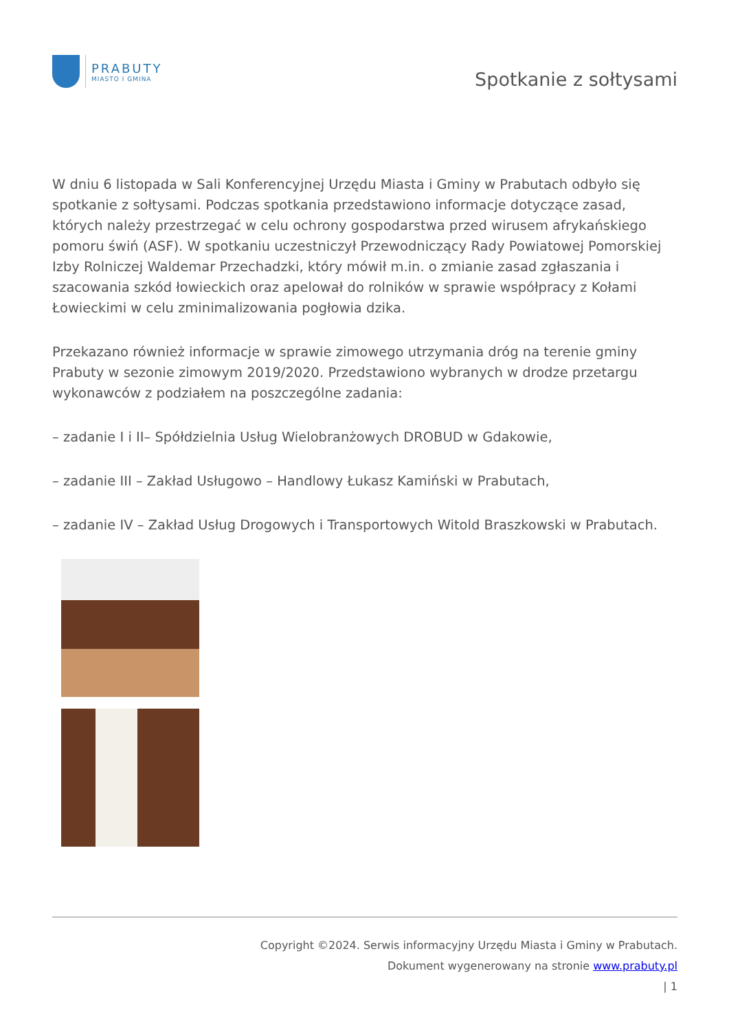PRABUTY
MIASTO I GMINA
Spotkanie z sołtysami
W dniu 6 listopada w Sali Konferencyjnej Urzędu Miasta i Gminy w Prabutach odbyło się spotkanie z sołtysami. Podczas spotkania przedstawiono informacje dotyczące zasad, których należy przestrzegać w celu ochrony gospodarstwa przed wirusem afrykańskiego pomoru świń (ASF). W spotkaniu uczestniczył Przewodniczący Rady Powiatowej Pomorskiej Izby Rolniczej Waldemar Przechadzki, który mówił m.in. o zmianie zasad zgłaszania i szacowania szkód łowieckich oraz apelował do rolników w sprawie współpracy z Kołami Łowieckimi w celu zminimalizowania pogłowia dzika.
Przekazano również informacje w sprawie zimowego utrzymania dróg na terenie gminy Prabuty w sezonie zimowym 2019/2020. Przedstawiono wybranych w drodze przetargu wykonawców z podziałem na poszczególne zadania:
– zadanie I i II– Spółdzielnia Usług Wielobranżowych DROBUD w Gdakowie,
– zadanie III – Zakład Usługowo – Handlowy Łukasz Kamiński w Prabutach,
– zadanie IV – Zakład Usług Drogowych i Transportowych Witold Braszkowski w Prabutach.
Copyright ©2024. Serwis informacyjny Urzędu Miasta i Gminy w Prabutach.
Dokument wygenerowany na stronie www.prabuty.pl
| 1